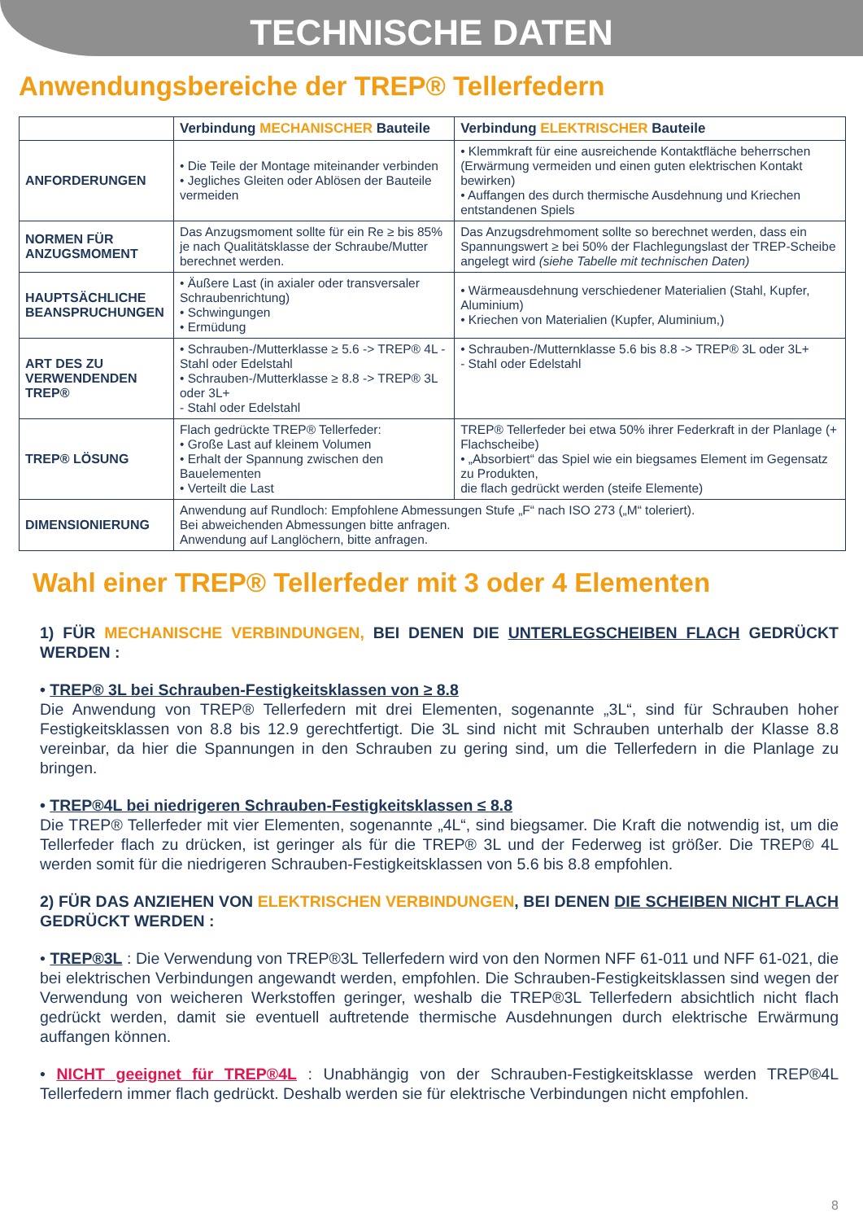TECHNISCHE DATEN
Anwendungsbereiche der TREP® Tellerfedern
| | Verbindung MECHANISCHER Bauteile | Verbindung ELEKTRISCHER Bauteile |
| --- | --- | --- |
| ANFORDERUNGEN | • Die Teile der Montage miteinander verbinden • Jegliches Gleiten oder Ablösen der Bauteile vermeiden | • Klemmkraft für eine ausreichende Kontaktfläche beherrschen (Erwärmung vermeiden und einen guten elektrischen Kontakt bewirken) • Auffangen des durch thermische Ausdehnung und Kriechen entstandenen Spiels |
| NORMEN FÜR ANZUGSMOMENT | Das Anzugsmoment sollte für ein Re ≥ bis 85% je nach Qualitätsklasse der Schraube/Mutter berechnet werden. | Das Anzugsdrehmoment sollte so berechnet werden, dass ein Spannungswert ≥ bei 50% der Flachlegungslast der TREP-Scheibe angelegt wird (siehe Tabelle mit technischen Daten) |
| HAUPTSÄCHLICHE BEANSPRUCHUNGEN | • Äußere Last (in axialer oder transversaler Schraubenrichtung) • Schwingungen • Ermüdung | • Wärmeausdehnung verschiedener Materialien (Stahl, Kupfer, Aluminium) • Kriechen von Materialien (Kupfer, Aluminium,) |
| ART DES ZU VERWENDENDEN TREP® | • Schrauben-/Mutterklasse ≥ 5.6 -> TREP® 4L - Stahl oder Edelstahl • Schrauben-/Mutterklasse ≥ 8.8 -> TREP® 3L oder 3L+ - Stahl oder Edelstahl | • Schrauben-/Mutternklasse 5.6 bis 8.8 -> TREP® 3L oder 3L+ - Stahl oder Edelstahl |
| TREP® LÖSUNG | Flach gedrückte TREP® Tellerfeder: • Große Last auf kleinem Volumen • Erhalt der Spannung zwischen den Bauelementen • Verteilt die Last | TREP® Tellerfeder bei etwa 50% ihrer Federkraft in der Planlage (+ Flachscheibe) • „Absorbiert“ das Spiel wie ein biegsames Element im Gegensatz zu Produkten, die flach gedrückt werden (steife Elemente) |
| DIMENSIONIERUNG | Anwendung auf Rundloch: Empfohlene Abmessungen Stufe „F“ nach ISO 273 („M“ toleriert). Bei abweichenden Abmessungen bitte anfragen. Anwendung auf Langlöchern, bitte anfragen. | |
Wahl einer TREP® Tellerfeder mit 3 oder 4 Elementen
1) FÜR MECHANISCHE VERBINDUNGEN, BEI DENEN DIE UNTERLEGSCHEIBEN FLACH GEDRÜCKT WERDEN :
• TREP® 3L bei Schrauben-Festigkeitsklassen von ≥ 8.8
Die Anwendung von TREP® Tellerfedern mit drei Elementen, sogenannte „3L“, sind für Schrauben hoher Festigkeitsklassen von 8.8 bis 12.9 gerechtfertigt. Die 3L sind nicht mit Schrauben unterhalb der Klasse 8.8 vereinbar, da hier die Spannungen in den Schrauben zu gering sind, um die Tellerfedern in die Planlage zu bringen.
• TREP®4L bei niedrigeren Schrauben-Festigkeitsklassen ≤ 8.8
Die TREP® Tellerfeder mit vier Elementen, sogenannte „4L“, sind biegsamer. Die Kraft die notwendig ist, um die Tellerfeder flach zu drücken, ist geringer als für die TREP® 3L und der Federweg ist größer. Die TREP® 4L werden somit für die niedrigeren Schrauben-Festigkeitsklassen von 5.6 bis 8.8 empfohlen.
2) FÜR DAS ANZIEHEN VON ELEKTRISCHEN VERBINDUNGEN, BEI DENEN DIE SCHEIBEN NICHT FLACH GEDRÜCKT WERDEN :
• TREP®3L : Die Verwendung von TREP®3L Tellerfedern wird von den Normen NFF 61-011 und NFF 61-021, die bei elektrischen Verbindungen angewandt werden, empfohlen. Die Schrauben-Festigkeitsklassen sind wegen der Verwendung von weicheren Werkstoffen geringer, weshalb die TREP®3L Tellerfedern absichtlich nicht flach gedrückt werden, damit sie eventuell auftretende thermische Ausdehnungen durch elektrische Erwärmung auffangen können.
• NICHT geeignet für TREP®4L : Unabhängig von der Schrauben-Festigkeitsklasse werden TREP®4L Tellerfedern immer flach gedrückt. Deshalb werden sie für elektrische Verbindungen nicht empfohlen.
8